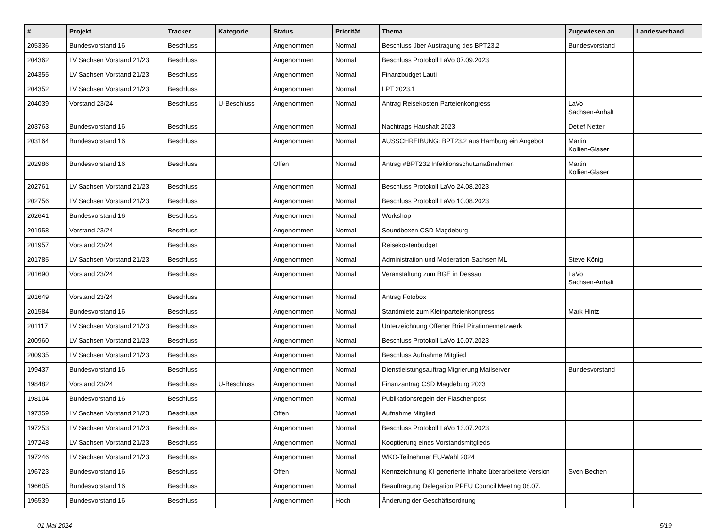| # | Projekt | Tracker | Kategorie | Status | Priorität | Thema | Zugewiesen an | Landesverband |
| --- | --- | --- | --- | --- | --- | --- | --- | --- |
| 205336 | Bundesvorstand 16 | Beschluss | | Angenommen | Normal | Beschluss über Austragung des BPT23.2 | Bundesvorstand | |
| 204362 | LV Sachsen Vorstand 21/23 | Beschluss | | Angenommen | Normal | Beschluss Protokoll LaVo 07.09.2023 | | |
| 204355 | LV Sachsen Vorstand 21/23 | Beschluss | | Angenommen | Normal | Finanzbudget Lauti | | |
| 204352 | LV Sachsen Vorstand 21/23 | Beschluss | | Angenommen | Normal | LPT 2023.1 | | |
| 204039 | Vorstand 23/24 | Beschluss | U-Beschluss | Angenommen | Normal | Antrag Reisekosten Parteienkongress | LaVo Sachsen-Anhalt | |
| 203763 | Bundesvorstand 16 | Beschluss | | Angenommen | Normal | Nachtrags-Haushalt 2023 | Detlef Netter | |
| 203164 | Bundesvorstand 16 | Beschluss | | Angenommen | Normal | AUSSCHREIBUNG: BPT23.2 aus Hamburg ein Angebot | Martin Kollien-Glaser | |
| 202986 | Bundesvorstand 16 | Beschluss | | Offen | Normal | Antrag #BPT232 Infektionsschutzmaßnahmen | Martin Kollien-Glaser | |
| 202761 | LV Sachsen Vorstand 21/23 | Beschluss | | Angenommen | Normal | Beschluss Protokoll LaVo 24.08.2023 | | |
| 202756 | LV Sachsen Vorstand 21/23 | Beschluss | | Angenommen | Normal | Beschluss Protokoll LaVo 10.08.2023 | | |
| 202641 | Bundesvorstand 16 | Beschluss | | Angenommen | Normal | Workshop | | |
| 201958 | Vorstand 23/24 | Beschluss | | Angenommen | Normal | Soundboxen CSD Magdeburg | | |
| 201957 | Vorstand 23/24 | Beschluss | | Angenommen | Normal | Reisekostenbudget | | |
| 201785 | LV Sachsen Vorstand 21/23 | Beschluss | | Angenommen | Normal | Administration und Moderation Sachsen ML | Steve König | |
| 201690 | Vorstand 23/24 | Beschluss | | Angenommen | Normal | Veranstaltung zum BGE in Dessau | LaVo Sachsen-Anhalt | |
| 201649 | Vorstand 23/24 | Beschluss | | Angenommen | Normal | Antrag Fotobox | | |
| 201584 | Bundesvorstand 16 | Beschluss | | Angenommen | Normal | Standmiete zum Kleinparteienkongress | Mark Hintz | |
| 201117 | LV Sachsen Vorstand 21/23 | Beschluss | | Angenommen | Normal | Unterzeichnung Offener Brief Piratinnennetzwerk | | |
| 200960 | LV Sachsen Vorstand 21/23 | Beschluss | | Angenommen | Normal | Beschluss Protokoll LaVo 10.07.2023 | | |
| 200935 | LV Sachsen Vorstand 21/23 | Beschluss | | Angenommen | Normal | Beschluss Aufnahme Mitglied | | |
| 199437 | Bundesvorstand 16 | Beschluss | | Angenommen | Normal | Dienstleistungsauftrag Migrierung Mailserver | Bundesvorstand | |
| 198482 | Vorstand 23/24 | Beschluss | U-Beschluss | Angenommen | Normal | Finanzantrag CSD Magdeburg 2023 | | |
| 198104 | Bundesvorstand 16 | Beschluss | | Angenommen | Normal | Publikationsregeln der Flaschenpost | | |
| 197359 | LV Sachsen Vorstand 21/23 | Beschluss | | Offen | Normal | Aufnahme Mitglied | | |
| 197253 | LV Sachsen Vorstand 21/23 | Beschluss | | Angenommen | Normal | Beschluss Protokoll LaVo 13.07.2023 | | |
| 197248 | LV Sachsen Vorstand 21/23 | Beschluss | | Angenommen | Normal | Kooptierung eines Vorstandsmitglieds | | |
| 197246 | LV Sachsen Vorstand 21/23 | Beschluss | | Angenommen | Normal | WKO-Teilnehmer EU-Wahl 2024 | | |
| 196723 | Bundesvorstand 16 | Beschluss | | Offen | Normal | Kennzeichnung KI-generierte Inhalte überarbeitete Version | Sven Bechen | |
| 196605 | Bundesvorstand 16 | Beschluss | | Angenommen | Normal | Beauftragung Delegation PPEU Council Meeting 08.07. | | |
| 196539 | Bundesvorstand 16 | Beschluss | | Angenommen | Hoch | Änderung der Geschäftsordnung | | |
01 Mai 2024 5/19